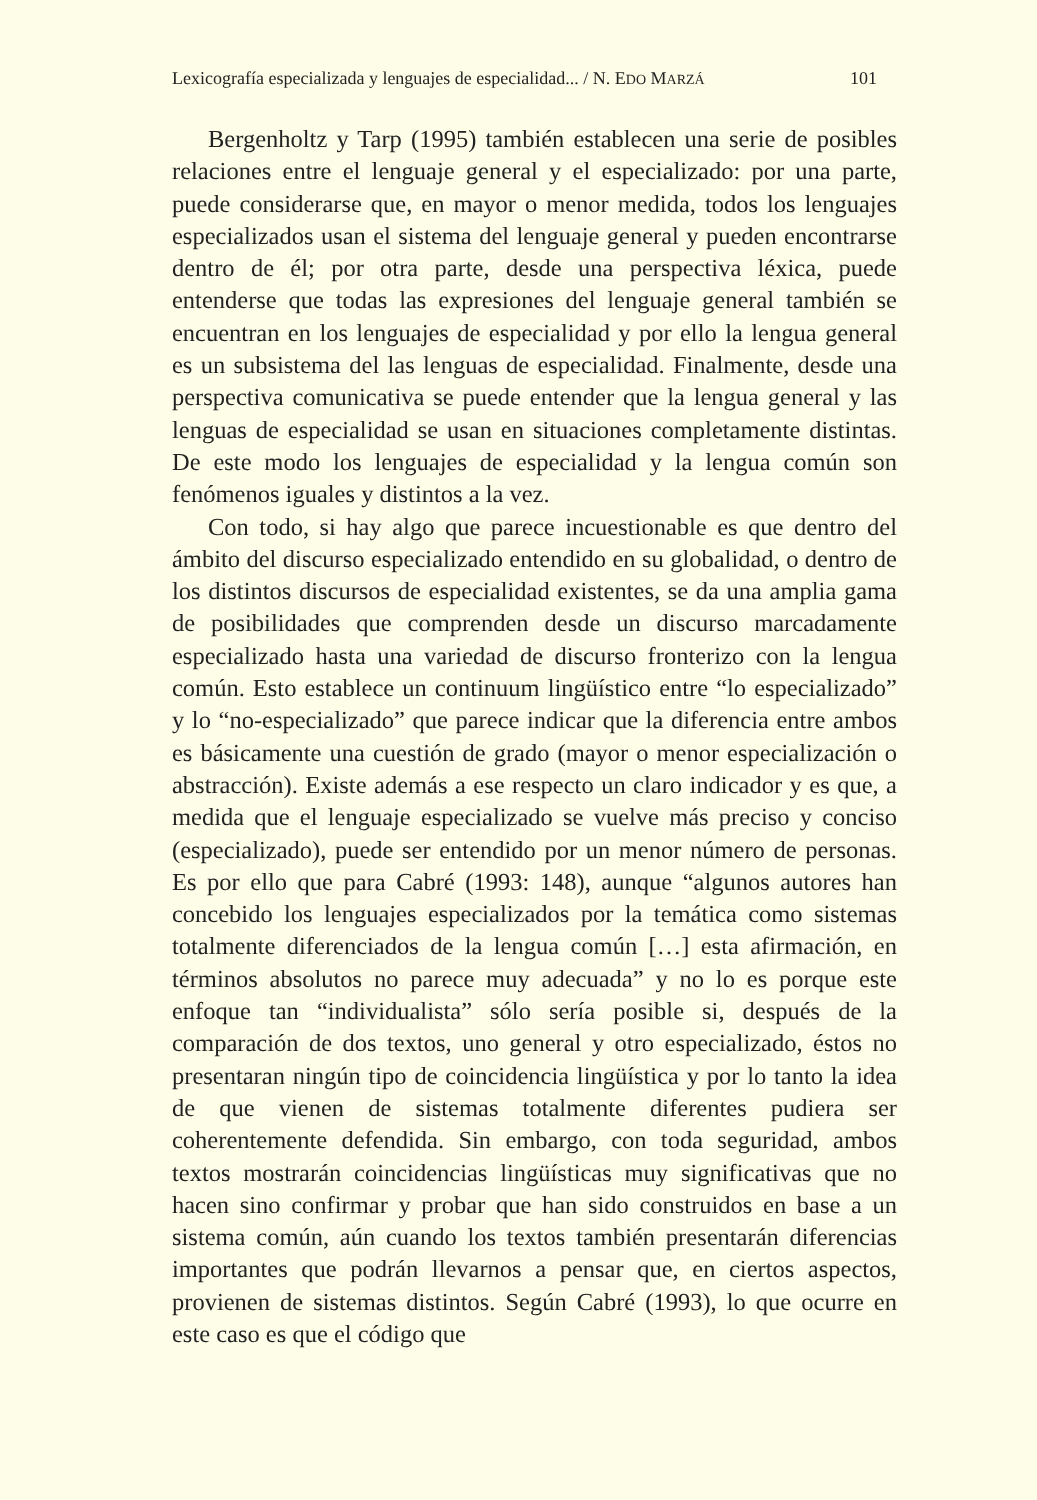Lexicografía especializada y lenguajes de especialidad... / N. EDO MARZÁ 101
Bergenholtz y Tarp (1995) también establecen una serie de posibles relaciones entre el lenguaje general y el especializado: por una parte, puede considerarse que, en mayor o menor medida, todos los lenguajes especializados usan el sistema del lenguaje general y pueden encontrarse dentro de él; por otra parte, desde una perspectiva léxica, puede entenderse que todas las expresiones del lenguaje general también se encuentran en los lenguajes de especialidad y por ello la lengua general es un subsistema del las lenguas de especialidad. Finalmente, desde una perspectiva comunicativa se puede entender que la lengua general y las lenguas de especialidad se usan en situaciones completamente distintas. De este modo los lenguajes de especialidad y la lengua común son fenómenos iguales y distintos a la vez.
Con todo, si hay algo que parece incuestionable es que dentro del ámbito del discurso especializado entendido en su globalidad, o dentro de los distintos discursos de especialidad existentes, se da una amplia gama de posibilidades que comprenden desde un discurso marcadamente especializado hasta una variedad de discurso fronterizo con la lengua común. Esto establece un continuum lingüístico entre “lo especializado” y lo “no-especializado” que parece indicar que la diferencia entre ambos es básicamente una cuestión de grado (mayor o menor especialización o abstracción). Existe además a ese respecto un claro indicador y es que, a medida que el lenguaje especializado se vuelve más preciso y conciso (especializado), puede ser entendido por un menor número de personas. Es por ello que para Cabré (1993: 148), aunque “algunos autores han concebido los lenguajes especializados por la temática como sistemas totalmente diferenciados de la lengua común […] esta afirmación, en términos absolutos no parece muy adecuada” y no lo es porque este enfoque tan “individualista” sólo sería posible si, después de la comparación de dos textos, uno general y otro especializado, éstos no presentaran ningún tipo de coincidencia lingüística y por lo tanto la idea de que vienen de sistemas totalmente diferentes pudiera ser coherentemente defendida. Sin embargo, con toda seguridad, ambos textos mostrarán coincidencias lingüísticas muy significativas que no hacen sino confirmar y probar que han sido construidos en base a un sistema común, aún cuando los textos también presentarán diferencias importantes que podrán llevarnos a pensar que, en ciertos aspectos, provienen de sistemas distintos. Según Cabré (1993), lo que ocurre en este caso es que el código que